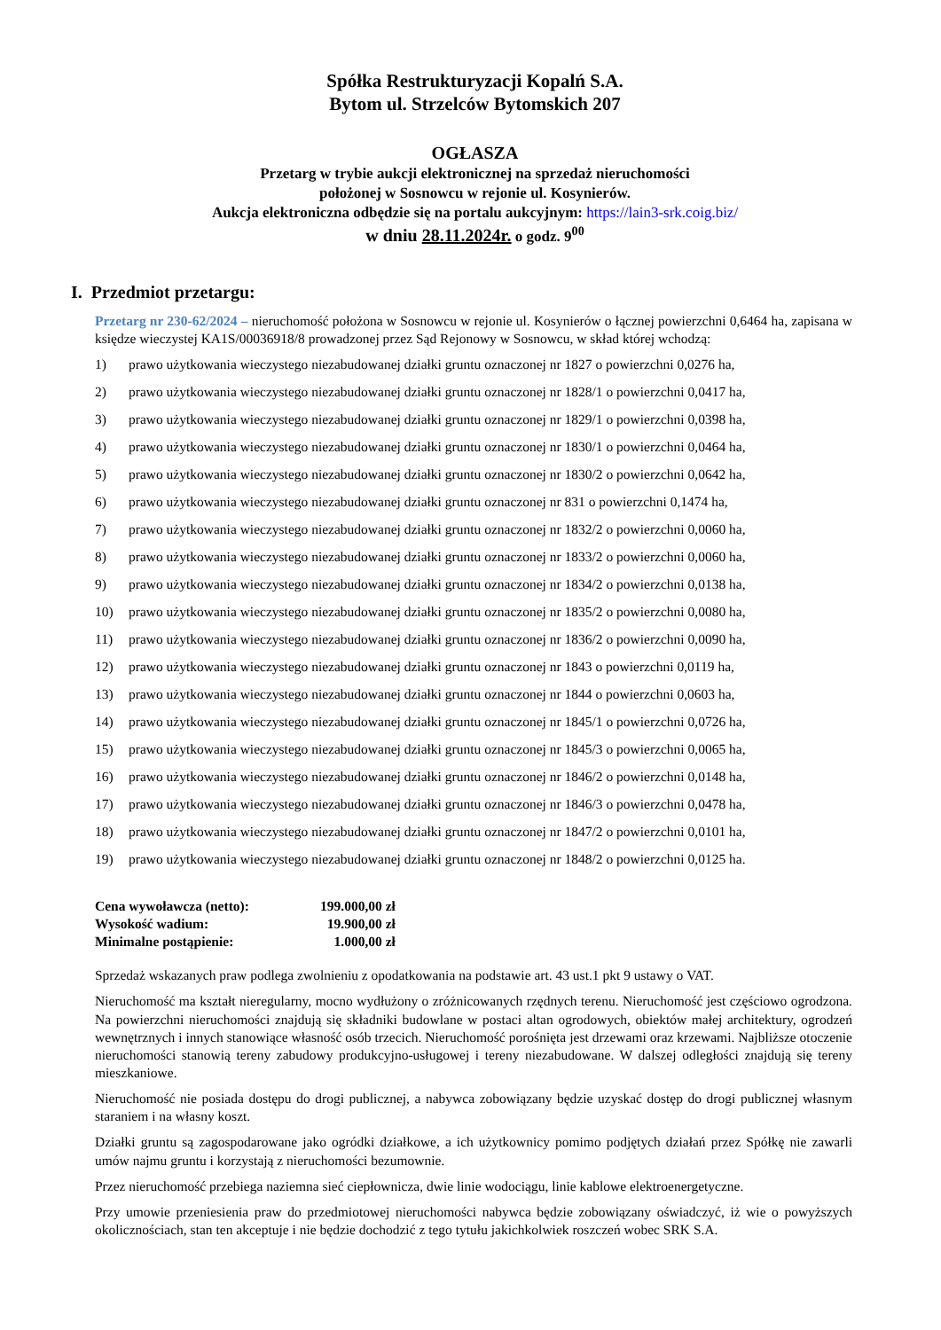Spółka Restrukturyzacji Kopalń S.A.
Bytom ul. Strzelców Bytomskich 207
OGŁASZA
Przetarg w trybie aukcji elektronicznej na sprzedaż nieruchomości
położonej w Sosnowcu w rejonie ul. Kosynierów.
Aukcja elektroniczna odbędzie się na portalu aukcyjnym: https://lain3-srk.coig.biz/
w dniu 28.11.2024r. o godz. 9<sup>00</sup>
I. Przedmiot przetargu:
Przetarg nr 230-62/2024 – nieruchomość położona w Sosnowcu w rejonie ul. Kosynierów o łącznej powierzchni 0,6464 ha, zapisana w księdze wieczystej KA1S/00036918/8 prowadzonej przez Sąd Rejonowy w Sosnowcu, w skład której wchodzą:
1) prawo użytkowania wieczystego niezabudowanej działki gruntu oznaczonej nr 1827 o powierzchni 0,0276 ha,
2) prawo użytkowania wieczystego niezabudowanej działki gruntu oznaczonej nr 1828/1 o powierzchni 0,0417 ha,
3) prawo użytkowania wieczystego niezabudowanej działki gruntu oznaczonej nr 1829/1 o powierzchni 0,0398 ha,
4) prawo użytkowania wieczystego niezabudowanej działki gruntu oznaczonej nr 1830/1 o powierzchni 0,0464 ha,
5) prawo użytkowania wieczystego niezabudowanej działki gruntu oznaczonej nr 1830/2 o powierzchni 0,0642 ha,
6) prawo użytkowania wieczystego niezabudowanej działki gruntu oznaczonej nr 831 o powierzchni 0,1474 ha,
7) prawo użytkowania wieczystego niezabudowanej działki gruntu oznaczonej nr 1832/2 o powierzchni 0,0060 ha,
8) prawo użytkowania wieczystego niezabudowanej działki gruntu oznaczonej nr 1833/2 o powierzchni 0,0060 ha,
9) prawo użytkowania wieczystego niezabudowanej działki gruntu oznaczonej nr 1834/2 o powierzchni 0,0138 ha,
10) prawo użytkowania wieczystego niezabudowanej działki gruntu oznaczonej nr 1835/2 o powierzchni 0,0080 ha,
11) prawo użytkowania wieczystego niezabudowanej działki gruntu oznaczonej nr 1836/2 o powierzchni 0,0090 ha,
12) prawo użytkowania wieczystego niezabudowanej działki gruntu oznaczonej nr 1843 o powierzchni 0,0119 ha,
13) prawo użytkowania wieczystego niezabudowanej działki gruntu oznaczonej nr 1844 o powierzchni 0,0603 ha,
14) prawo użytkowania wieczystego niezabudowanej działki gruntu oznaczonej nr 1845/1 o powierzchni 0,0726 ha,
15) prawo użytkowania wieczystego niezabudowanej działki gruntu oznaczonej nr 1845/3 o powierzchni 0,0065 ha,
16) prawo użytkowania wieczystego niezabudowanej działki gruntu oznaczonej nr 1846/2 o powierzchni 0,0148 ha,
17) prawo użytkowania wieczystego niezabudowanej działki gruntu oznaczonej nr 1846/3 o powierzchni 0,0478 ha,
18) prawo użytkowania wieczystego niezabudowanej działki gruntu oznaczonej nr 1847/2 o powierzchni 0,0101 ha,
19) prawo użytkowania wieczystego niezabudowanej działki gruntu oznaczonej nr 1848/2 o powierzchni 0,0125 ha.
| Cena wywoławcza (netto): | 199.000,00 zł |
| Wysokość wadium: | 19.900,00 zł |
| Minimalne postąpienie: | 1.000,00 zł |
Sprzedaż wskazanych praw podlega zwolnieniu z opodatkowania na podstawie art. 43 ust.1 pkt 9 ustawy o VAT.
Nieruchomość ma kształt nieregularny, mocno wydłużony o zróżnicowanych rzędnych terenu. Nieruchomość jest częściowo ogrodzona. Na powierzchni nieruchomości znajdują się składniki budowlane w postaci altan ogrodowych, obiektów małej architektury, ogrodzeń wewnętrznych i innych stanowiące własność osób trzecich. Nieruchomość porośnięta jest drzewami oraz krzewami. Najbliższe otoczenie nieruchomości stanowią tereny zabudowy produkcyjno-usługowej i tereny niezabudowane. W dalszej odległości znajdują się tereny mieszkaniowe.
Nieruchomość nie posiada dostępu do drogi publicznej, a nabywca zobowiązany będzie uzyskać dostęp do drogi publicznej własnym staraniem i na własny koszt.
Działki gruntu są zagospodarowane jako ogródki działkowe, a ich użytkownicy pomimo podjętych działań przez Spółkę nie zawarli umów najmu gruntu i korzystają z nieruchomości bezumownie.
Przez nieruchomość przebiega naziemna sieć ciepłownicza, dwie linie wodociągu, linie kablowe elektroenergetyczne.
Przy umowie przeniesienia praw do przedmiotowej nieruchomości nabywca będzie zobowiązany oświadczyć, iż wie o powyższych okolicznościach, stan ten akceptuje i nie będzie dochodzić z tego tytułu jakichkolwiek roszczeń wobec SRK S.A.